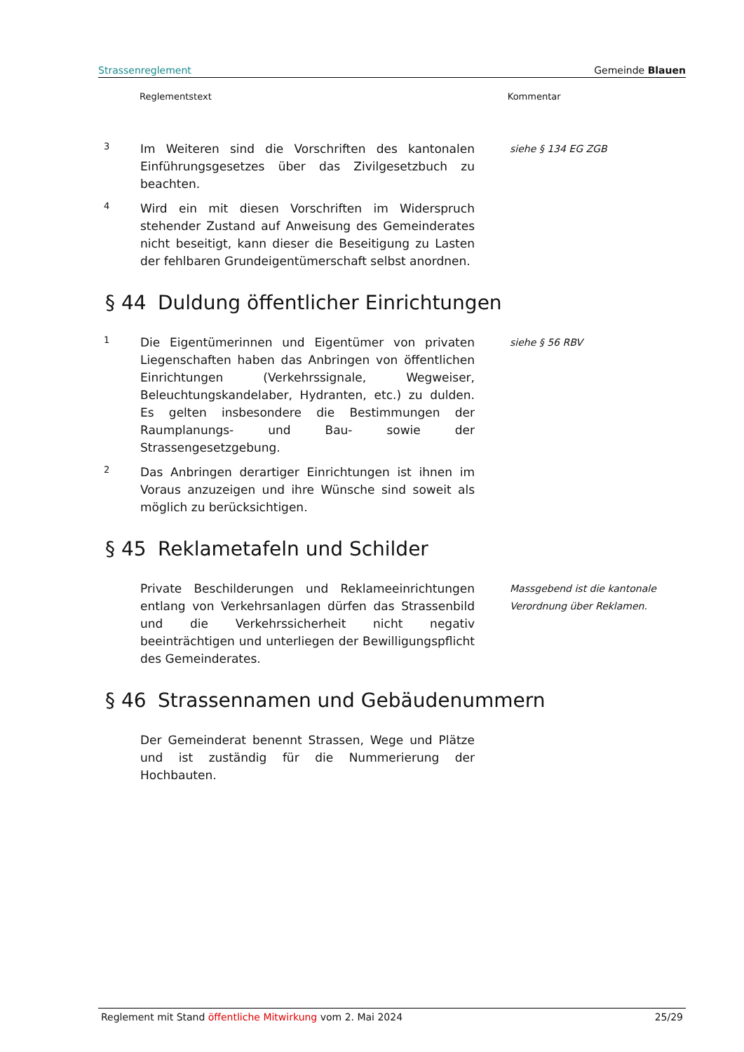Strassenreglement Gemeinde Blauen
Reglementstext Kommentar
3
Im Weiteren sind die Vorschriften des kantonalen Einführungsgesetzes über das Zivilgesetzbuch zu beachten.
siehe § 134 EG ZGB
4
Wird ein mit diesen Vorschriften im Widerspruch stehender Zustand auf Anweisung des Gemeinderates nicht beseitigt, kann dieser die Beseitigung zu Lasten der fehlbaren Grundeigentümerschaft selbst anordnen.
§ 44 Duldung öffentlicher Einrichtungen
1
Die Eigentümerinnen und Eigentümer von privaten Liegenschaften haben das Anbringen von öffentlichen Einrichtungen (Verkehrssignale, Wegweiser, Beleuchtungskandelaber, Hydranten, etc.) zu dulden. Es gelten insbesondere die Bestimmungen der Raumplanungs- und Bau- sowie der Strassengesetzgebung.
siehe § 56 RBV
2
Das Anbringen derartiger Einrichtungen ist ihnen im Voraus anzuzeigen und ihre Wünsche sind soweit als möglich zu berücksichtigen.
§ 45 Reklametafeln und Schilder
Private Beschilderungen und Reklameeinrichtungen entlang von Verkehrsanlagen dürfen das Strassenbild und die Verkehrssicherheit nicht negativ beeinträchtigen und unterliegen der Bewilligungspflicht des Gemeinderates.
Massgebend ist die kantonale Verordnung über Reklamen.
§ 46 Strassennamen und Gebäudenummern
Der Gemeinderat benennt Strassen, Wege und Plätze und ist zuständig für die Nummerierung der Hochbauten.
Reglement mit Stand öffentliche Mitwirkung vom 2. Mai 2024 25/29